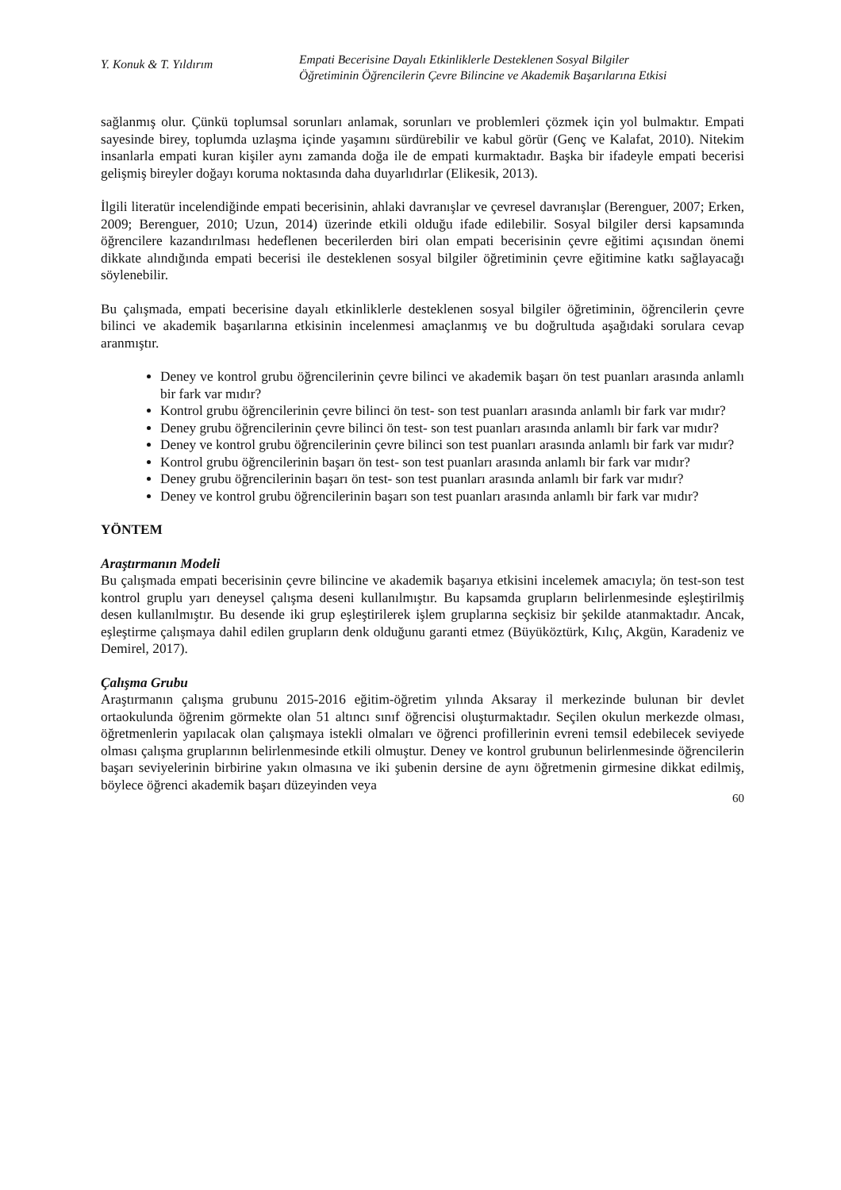Y. Konuk & T. Yıldırım
Empati Becerisine Dayalı Etkinliklerle Desteklenen Sosyal Bilgiler
Öğretiminin Öğrencilerin Çevre Bilincine ve Akademik Başarılarına Etkisi
sağlanmış olur. Çünkü toplumsal sorunları anlamak, sorunları ve problemleri çözmek için yol bulmaktır. Empati sayesinde birey, toplumda uzlaşma içinde yaşamını sürdürebilir ve kabul görür (Genç ve Kalafat, 2010). Nitekim insanlarla empati kuran kişiler aynı zamanda doğa ile de empati kurmaktadır. Başka bir ifadeyle empati becerisi gelişmiş bireyler doğayı koruma noktasında daha duyarlıdırlar (Elikesik, 2013).
İlgili literatür incelendiğinde empati becerisinin, ahlaki davranışlar ve çevresel davranışlar (Berenguer, 2007; Erken, 2009; Berenguer, 2010; Uzun, 2014) üzerinde etkili olduğu ifade edilebilir. Sosyal bilgiler dersi kapsamında öğrencilere kazandırılması hedeflenen becerilerden biri olan empati becerisinin çevre eğitimi açısından önemi dikkate alındığında empati becerisi ile desteklenen sosyal bilgiler öğretiminin çevre eğitimine katkı sağlayacağı söylenebilir.
Bu çalışmada, empati becerisine dayalı etkinliklerle desteklenen sosyal bilgiler öğretiminin, öğrencilerin çevre bilinci ve akademik başarılarına etkisinin incelenmesi amaçlanmış ve bu doğrultuda aşağıdaki sorulara cevap aranmıştır.
Deney ve kontrol grubu öğrencilerinin çevre bilinci ve akademik başarı ön test puanları arasında anlamlı bir fark var mıdır?
Kontrol grubu öğrencilerinin çevre bilinci ön test- son test puanları arasında anlamlı bir fark var mıdır?
Deney grubu öğrencilerinin çevre bilinci ön test- son test puanları arasında anlamlı bir fark var mıdır?
Deney ve kontrol grubu öğrencilerinin çevre bilinci son test puanları arasında anlamlı bir fark var mıdır?
Kontrol grubu öğrencilerinin başarı ön test- son test puanları arasında anlamlı bir fark var mıdır?
Deney grubu öğrencilerinin başarı ön test- son test puanları arasında anlamlı bir fark var mıdır?
Deney ve kontrol grubu öğrencilerinin başarı son test puanları arasında anlamlı bir fark var mıdır?
YÖNTEM
Araştırmanın Modeli
Bu çalışmada empati becerisinin çevre bilincine ve akademik başarıya etkisini incelemek amacıyla; ön test-son test kontrol gruplu yarı deneysel çalışma deseni kullanılmıştır. Bu kapsamda grupların belirlenmesinde eşleştirilmiş desen kullanılmıştır. Bu desende iki grup eşleştirilerek işlem gruplarına seçkisiz bir şekilde atanmaktadır. Ancak, eşleştirme çalışmaya dahil edilen grupların denk olduğunu garanti etmez (Büyüköztürk, Kılıç, Akgün, Karadeniz ve Demirel, 2017).
Çalışma Grubu
Araştırmanın çalışma grubunu 2015-2016 eğitim-öğretim yılında Aksaray il merkezinde bulunan bir devlet ortaokulunda öğrenim görmekte olan 51 altıncı sınıf öğrencisi oluşturmaktadır. Seçilen okulun merkezde olması, öğretmenlerin yapılacak olan çalışmaya istekli olmaları ve öğrenci profillerinin evreni temsil edebilecek seviyede olması çalışma gruplarının belirlenmesinde etkili olmuştur. Deney ve kontrol grubunun belirlenmesinde öğrencilerin başarı seviyelerinin birbirine yakın olmasına ve iki şubenin dersine de aynı öğretmenin girmesine dikkat edilmiş, böylece öğrenci akademik başarı düzeyinden veya
60